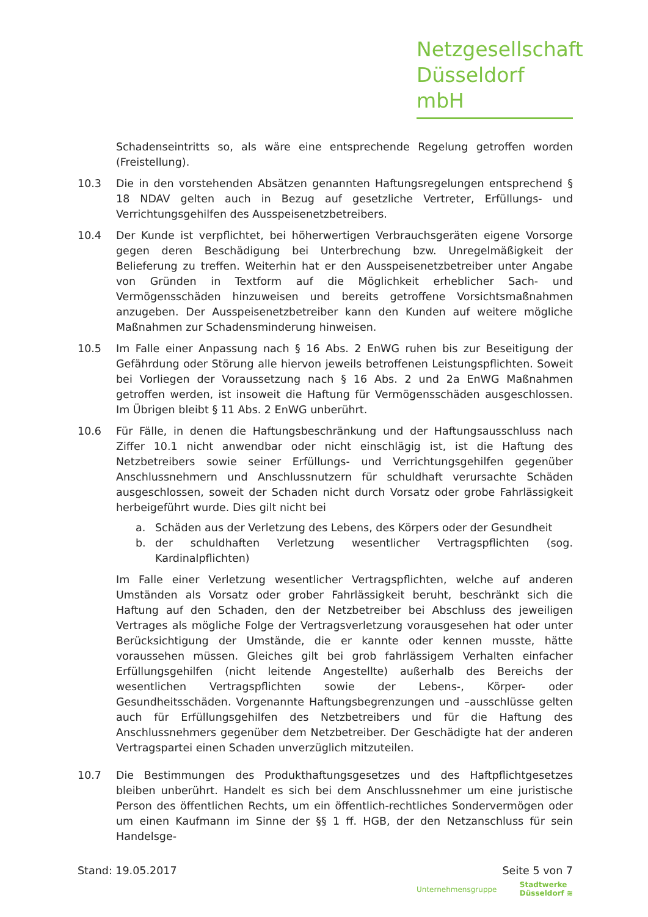Netzgesellschaft
Düsseldorf mbH
Schadenseintritts so, als wäre eine entsprechende Regelung getroffen worden (Freistellung).
10.3 Die in den vorstehenden Absätzen genannten Haftungsregelungen entsprechend § 18 NDAV gelten auch in Bezug auf gesetzliche Vertreter, Erfüllungs- und Verrichtungsgehilfen des Ausspeisenetzbetreibers.
10.4 Der Kunde ist verpflichtet, bei höherwertigen Verbrauchsgeräten eigene Vorsorge gegen deren Beschädigung bei Unterbrechung bzw. Unregelmäßigkeit der Belieferung zu treffen. Weiterhin hat er den Ausspeisenetzbetreiber unter Angabe von Gründen in Textform auf die Möglichkeit erheblicher Sach- und Vermögensschäden hinzuweisen und bereits getroffene Vorsichtsmaßnahmen anzugeben. Der Ausspeisenetzbetreiber kann den Kunden auf weitere mögliche Maßnahmen zur Schadensminderung hinweisen.
10.5 Im Falle einer Anpassung nach § 16 Abs. 2 EnWG ruhen bis zur Beseitigung der Gefährdung oder Störung alle hiervon jeweils betroffenen Leistungspflichten. Soweit bei Vorliegen der Voraussetzung nach § 16 Abs. 2 und 2a EnWG Maßnahmen getroffen werden, ist insoweit die Haftung für Vermögensschäden ausgeschlossen. Im Übrigen bleibt § 11 Abs. 2 EnWG unberührt.
10.6 Für Fälle, in denen die Haftungsbeschränkung und der Haftungsausschluss nach Ziffer 10.1 nicht anwendbar oder nicht einschlägig ist, ist die Haftung des Netzbetreibers sowie seiner Erfüllungs- und Verrichtungsgehilfen gegenüber Anschlussnehmern und Anschlussnutzern für schuldhaft verursachte Schäden ausgeschlossen, soweit der Schaden nicht durch Vorsatz oder grobe Fahrlässigkeit herbeigeführt wurde. Dies gilt nicht bei
a. Schäden aus der Verletzung des Lebens, des Körpers oder der Gesundheit
b. der schuldhaften Verletzung wesentlicher Vertragspflichten (sog. Kardinalpflichten)
Im Falle einer Verletzung wesentlicher Vertragspflichten, welche auf anderen Umständen als Vorsatz oder grober Fahrlässigkeit beruht, beschränkt sich die Haftung auf den Schaden, den der Netzbetreiber bei Abschluss des jeweiligen Vertrages als mögliche Folge der Vertragsverletzung vorausgesehen hat oder unter Berücksichtigung der Umstände, die er kannte oder kennen musste, hätte voraussehen müssen. Gleiches gilt bei grob fahrlässigem Verhalten einfacher Erfüllungsgehilfen (nicht leitende Angestellte) außerhalb des Bereichs der wesentlichen Vertragspflichten sowie der Lebens-, Körper- oder Gesundheitsschäden. Vorgenannte Haftungsbegrenzungen und –ausschlüsse gelten auch für Erfüllungsgehilfen des Netzbetreibers und für die Haftung des Anschlussnehmers gegenüber dem Netzbetreiber. Der Geschädigte hat der anderen Vertragspartei einen Schaden unverzüglich mitzuteilen.
10.7 Die Bestimmungen des Produkthaftungsgesetzes und des Haftpflichtgesetzes bleiben unberührt. Handelt es sich bei dem Anschlussnehmer um eine juristische Person des öffentlichen Rechts, um ein öffentlich-rechtliches Sondervermögen oder um einen Kaufmann im Sinne der §§ 1 ff. HGB, der den Netzanschluss für sein Handelsge-
Stand: 19.05.2017 Seite 5 von 7
Unternehmensgruppe Stadtwerke
Düsseldorf ≋